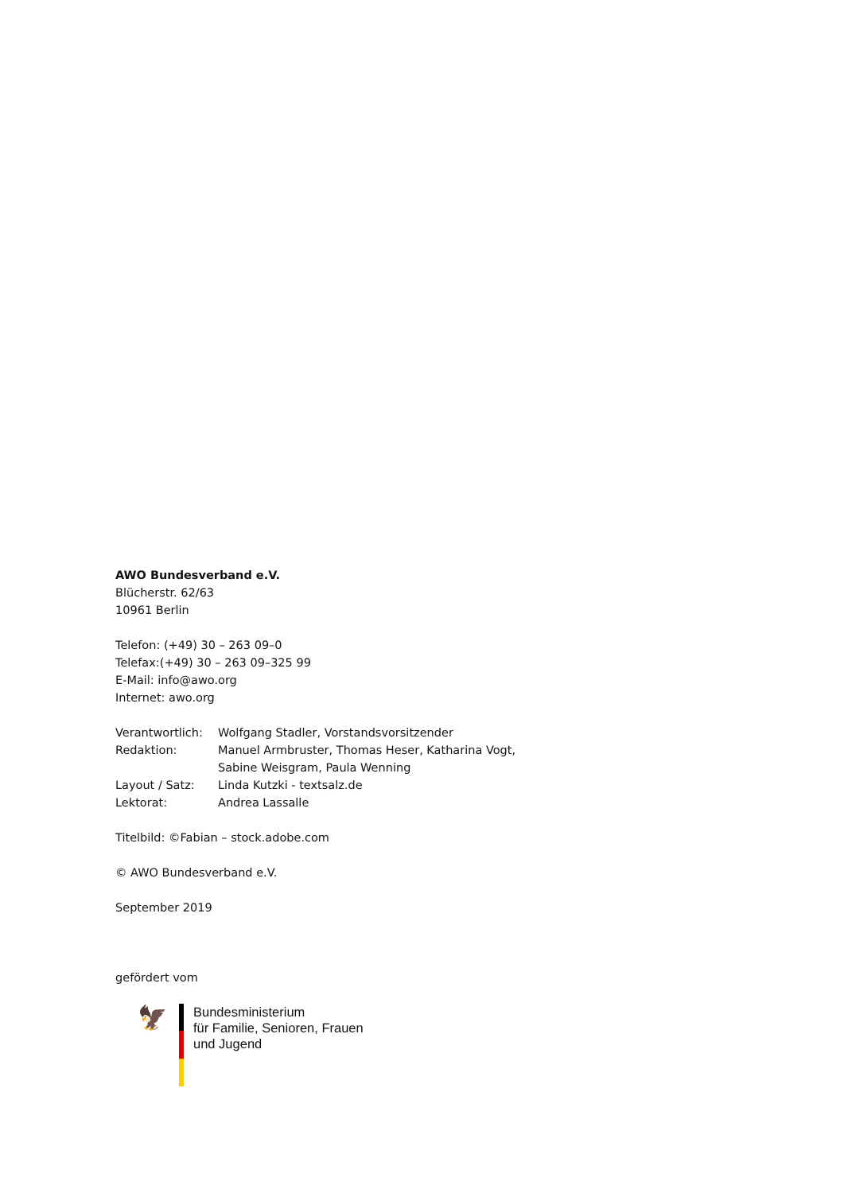AWO Bundesverband e.V.
Blücherstr. 62/63
10961 Berlin
Telefon: (+49) 30 – 263 09–0
Telefax:(+49) 30 – 263 09–325 99
E-Mail: info@awo.org
Internet: awo.org
| Verantwortlich: | Wolfgang Stadler, Vorstandsvorsitzender |
| Redaktion: | Manuel Armbruster, Thomas Heser, Katharina Vogt, Sabine Weisgram, Paula Wenning |
| Layout / Satz: | Linda Kutzki - textsalz.de |
| Lektorat: | Andrea Lassalle |
Titelbild: ©Fabian – stock.adobe.com
© AWO Bundesverband e.V.
September 2019
gefördert vom
🦅
Bundesministerium
für Familie, Senioren, Frauen
und Jugend